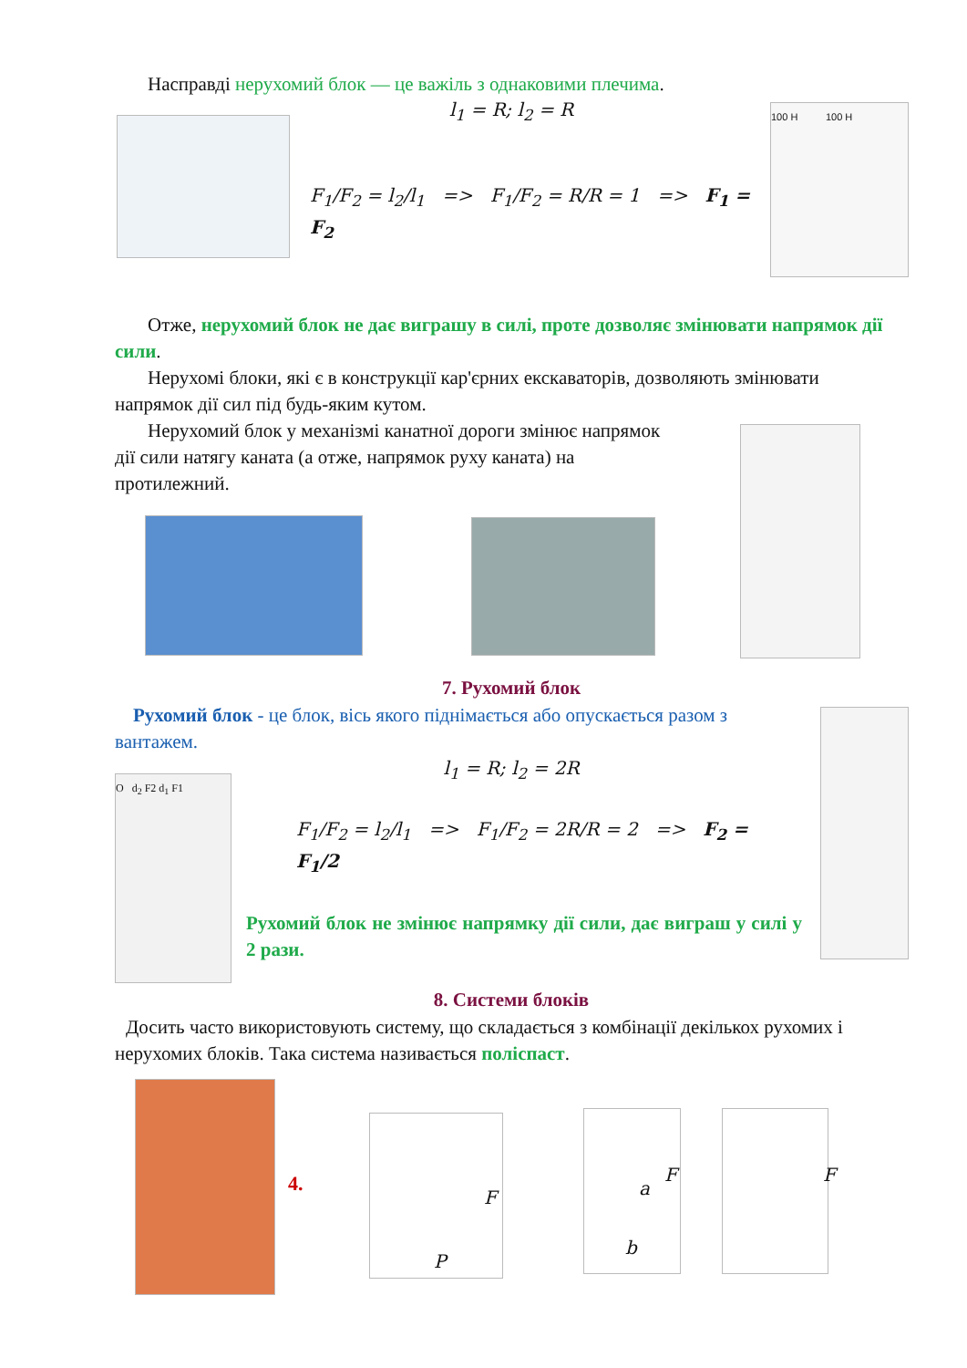Насправді нерухомий блок — це важіль з однаковими плечима.
l<sub>1</sub> = R; l<sub>2</sub> = R
F<sub>1</sub>/F<sub>2</sub> = l<sub>2</sub>/l<sub>1</sub> => F<sub>1</sub>/F<sub>2</sub> = R/R = 1 => F<sub>1</sub> = F<sub>2</sub>
100 Н 100 Н
Отже, нерухомий блок не дає виграшу в силі, проте дозволяє змінювати напрямок дії сили.
Нерухомі блоки, які є в конструкції кар'єрних екскаваторів, дозволяють змінювати напрямок дії сил під будь-яким кутом.
Нерухомий блок у механізмі канатної дороги змінює напрямок дії сили натягу каната (а отже, напрямок руху каната) на протилежний.
7. Рухомий блок
Рухомий блок - це блок, вісь якого піднімається або опускається разом з вантажем.
l<sub>1</sub> = R; l<sub>2</sub> = 2R
O d<sub>2</sub> F2 d<sub>1</sub> F1
F<sub>1</sub>/F<sub>2</sub> = l<sub>2</sub>/l<sub>1</sub> => F<sub>1</sub>/F<sub>2</sub> = 2R/R = 2 => F<sub>2</sub> = F<sub>1</sub>/2
Рухомий блок не змінює напрямку дії сили, дає виграш у силі у 2 рази.
8. Системи блоків
Досить часто використовують систему, що складається з комбінації декількох рухомих і нерухомих блоків. Така система називається поліспаст.
4.
F
P
a
F
b
F